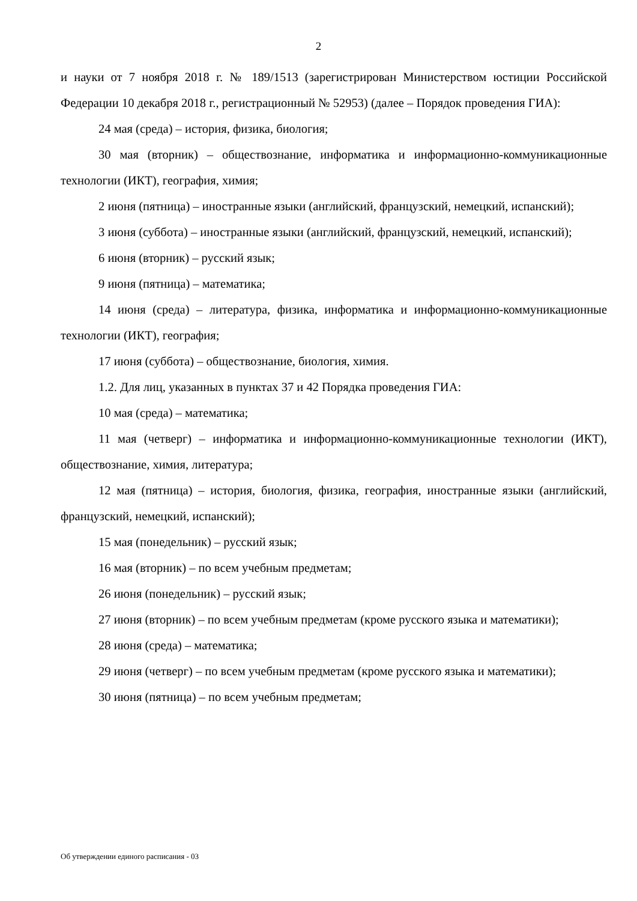2
и науки от 7 ноября 2018 г. № 189/1513 (зарегистрирован Министерством юстиции Российской Федерации 10 декабря 2018 г., регистрационный № 52953) (далее – Порядок проведения ГИА):
24 мая (среда) – история, физика, биология;
30 мая (вторник) – обществознание, информатика и информационно-коммуникационные технологии (ИКТ), география, химия;
2 июня (пятница) – иностранные языки (английский, французский, немецкий, испанский);
3 июня (суббота) – иностранные языки (английский, французский, немецкий, испанский);
6 июня (вторник) – русский язык;
9 июня (пятница) – математика;
14 июня (среда) – литература, физика, информатика и информационно-коммуникационные технологии (ИКТ), география;
17 июня (суббота) – обществознание, биология, химия.
1.2. Для лиц, указанных в пунктах 37 и 42 Порядка проведения ГИА:
10 мая (среда) – математика;
11 мая (четверг) – информатика и информационно-коммуникационные технологии (ИКТ), обществознание, химия, литература;
12 мая (пятница) – история, биология, физика, география, иностранные языки (английский, французский, немецкий, испанский);
15 мая (понедельник) – русский язык;
16 мая (вторник) – по всем учебным предметам;
26 июня (понедельник) – русский язык;
27 июня (вторник) – по всем учебным предметам (кроме русского языка и математики);
28 июня (среда) – математика;
29 июня (четверг) – по всем учебным предметам (кроме русского языка и математики);
30 июня (пятница) – по всем учебным предметам;
Об утверждении единого расписания - 03